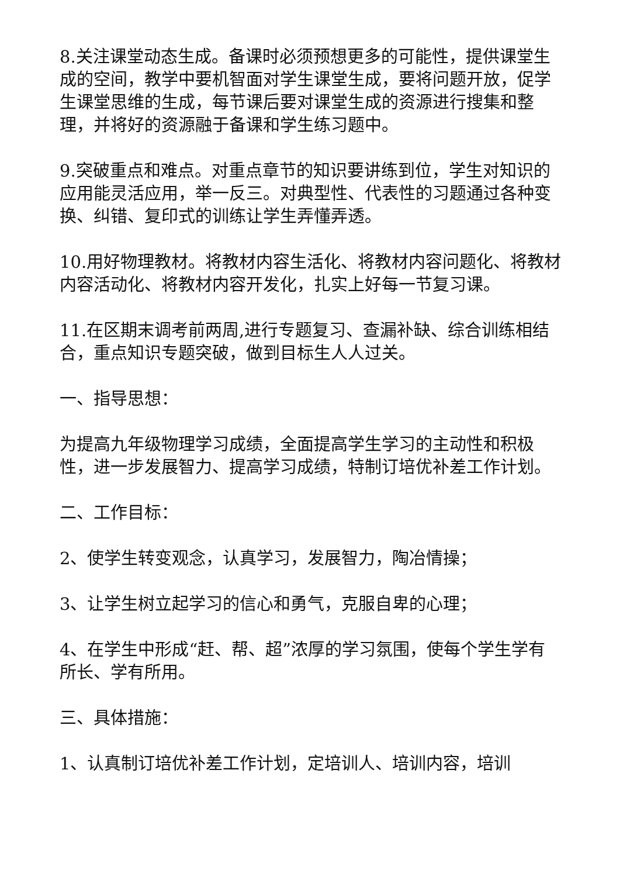8.关注课堂动态生成。备课时必须预想更多的可能性，提供课堂生成的空间，教学中要机智面对学生课堂生成，要将问题开放，促学生课堂思维的生成，每节课后要对课堂生成的资源进行搜集和整理，并将好的资源融于备课和学生练习题中。
9.突破重点和难点。对重点章节的知识要讲练到位，学生对知识的应用能灵活应用，举一反三。对典型性、代表性的习题通过各种变换、纠错、复印式的训练让学生弄懂弄透。
10.用好物理教材。将教材内容生活化、将教材内容问题化、将教材内容活动化、将教材内容开发化，扎实上好每一节复习课。
11.在区期末调考前两周,进行专题复习、查漏补缺、综合训练相结合，重点知识专题突破，做到目标生人人过关。
一、指导思想：
为提高九年级物理学习成绩，全面提高学生学习的主动性和积极性，进一步发展智力、提高学习成绩，特制订培优补差工作计划。
二、工作目标：
2、使学生转变观念，认真学习，发展智力，陶冶情操；
3、让学生树立起学习的信心和勇气，克服自卑的心理；
4、在学生中形成“赶、帮、超”浓厚的学习氛围，使每个学生学有所长、学有所用。
三、具体措施：
1、认真制订培优补差工作计划，定培训人、培训内容，培训